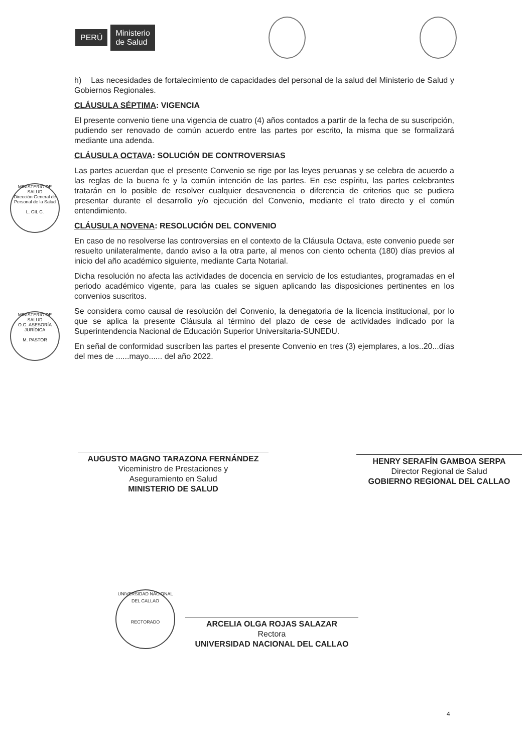PERÚ Ministerio
de Salud
h) Las necesidades de fortalecimiento de capacidades del personal de la salud del Ministerio de Salud y Gobiernos Regionales.
CLÁUSULA SÉPTIMA: VIGENCIA
El presente convenio tiene una vigencia de cuatro (4) años contados a partir de la fecha de su suscripción, pudiendo ser renovado de común acuerdo entre las partes por escrito, la misma que se formalizará mediante una adenda.
CLÁUSULA OCTAVA: SOLUCIÓN DE CONTROVERSIAS
Las partes acuerdan que el presente Convenio se rige por las leyes peruanas y se celebra de acuerdo a las reglas de la buena fe y la común intención de las partes. En ese espíritu, las partes celebrantes tratarán en lo posible de resolver cualquier desavenencia o diferencia de criterios que se pudiera presentar durante el desarrollo y/o ejecución del Convenio, mediante el trato directo y el común entendimiento.
CLÁUSULA NOVENA: RESOLUCIÓN DEL CONVENIO
En caso de no resolverse las controversias en el contexto de la Cláusula Octava, este convenio puede ser resuelto unilateralmente, dando aviso a la otra parte, al menos con ciento ochenta (180) días previos al inicio del año académico siguiente, mediante Carta Notarial.
Dicha resolución no afecta las actividades de docencia en servicio de los estudiantes, programadas en el periodo académico vigente, para las cuales se siguen aplicando las disposiciones pertinentes en los convenios suscritos.
Se considera como causal de resolución del Convenio, la denegatoria de la licencia institucional, por lo que se aplica la presente Cláusula al término del plazo de cese de actividades indicado por la Superintendencia Nacional de Educación Superior Universitaria-SUNEDU.
En señal de conformidad suscriben las partes el presente Convenio en tres (3) ejemplares, a los..20...días del mes de ......mayo...... del año 2022.
MINISTERIO DE SALUD
Dirección General de Personal de la Salud
L. GIL C.
MINISTERIO DE SALUD
O.G. ASESORÍA JURÍDICA
M. PASTOR
AUGUSTO MAGNO TARAZONA FERNÁNDEZ
Viceministro de Prestaciones y
Aseguramiento en Salud
MINISTERIO DE SALUD
HENRY SERAFÍN GAMBOA SERPA
Director Regional de Salud
GOBIERNO REGIONAL DEL CALLAO
UNIVERSIDAD NACIONAL DEL CALLAO
RECTORADO
ARCELIA OLGA ROJAS SALAZAR
Rectora
UNIVERSIDAD NACIONAL DEL CALLAO
4